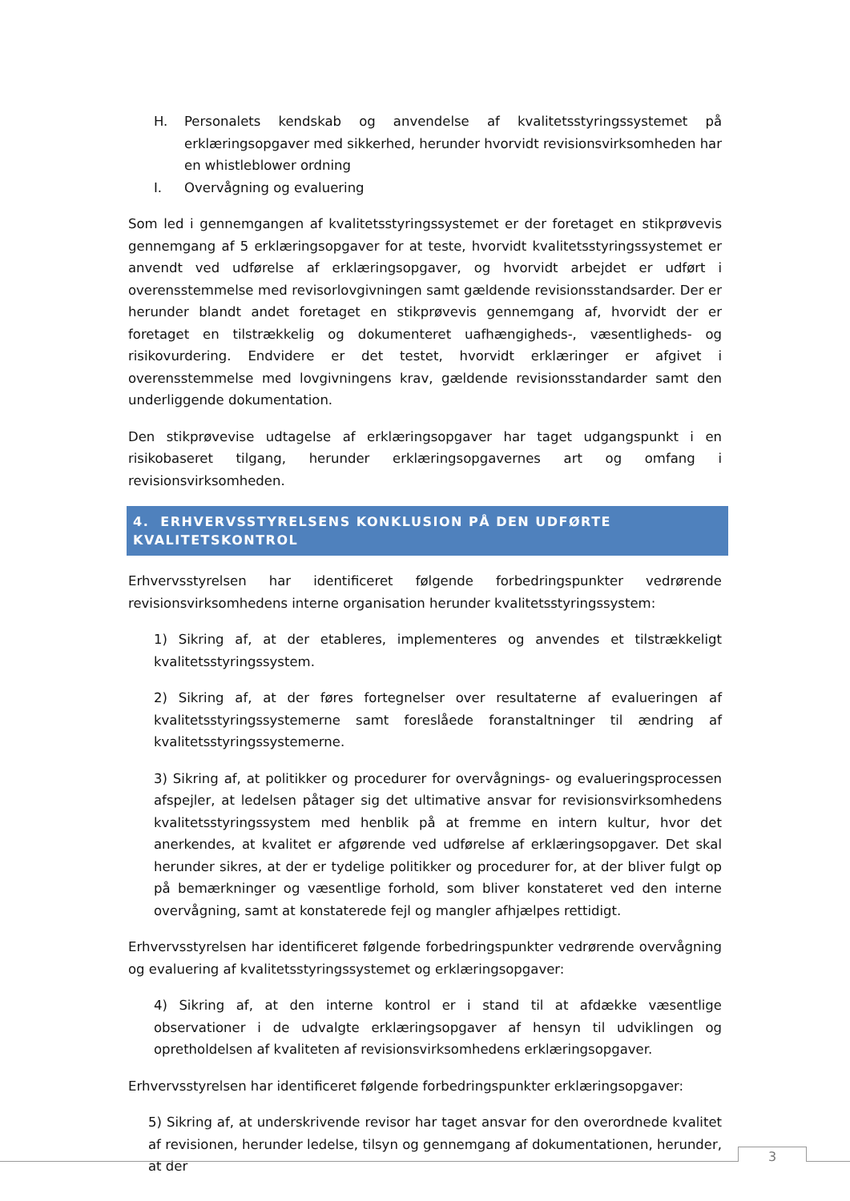H. Personalets kendskab og anvendelse af kvalitetsstyringssystemet på erklæringsopgaver med sikkerhed, herunder hvorvidt revisionsvirksomheden har en whistleblower ordning
I. Overvågning og evaluering
Som led i gennemgangen af kvalitetsstyringssystemet er der foretaget en stikprøvevis gennemgang af 5 erklæringsopgaver for at teste, hvorvidt kvalitetsstyringssystemet er anvendt ved udførelse af erklæringsopgaver, og hvorvidt arbejdet er udført i overensstemmelse med revisorlovgivningen samt gældende revisionsstandsarder. Der er herunder blandt andet foretaget en stikprøvevis gennemgang af, hvorvidt der er foretaget en tilstrækkelig og dokumenteret uafhængigheds-, væsentligheds- og risikovurdering. Endvidere er det testet, hvorvidt erklæringer er afgivet i overensstemmelse med lovgivningens krav, gældende revisionsstandarder samt den underliggende dokumentation.
Den stikprøvevise udtagelse af erklæringsopgaver har taget udgangspunkt i en risikobaseret tilgang, herunder erklæringsopgavernes art og omfang i revisionsvirksomheden.
4. ERHVERVSSTYRELSENS KONKLUSION PÅ DEN UDFØRTE KVALITETSKONTROL
Erhvervsstyrelsen har identificeret følgende forbedringspunkter vedrørende revisionsvirksomhedens interne organisation herunder kvalitetsstyringssystem:
1) Sikring af, at der etableres, implementeres og anvendes et tilstrækkeligt kvalitetsstyringssystem.
2) Sikring af, at der føres fortegnelser over resultaterne af evalueringen af kvalitetsstyringssystemerne samt foreslåede foranstaltninger til ændring af kvalitetsstyringssystemerne.
3) Sikring af, at politikker og procedurer for overvågnings- og evalueringsprocessen afspejler, at ledelsen påtager sig det ultimative ansvar for revisionsvirksomhedens kvalitetsstyringssystem med henblik på at fremme en intern kultur, hvor det anerkendes, at kvalitet er afgørende ved udførelse af erklæringsopgaver. Det skal herunder sikres, at der er tydelige politikker og procedurer for, at der bliver fulgt op på bemærkninger og væsentlige forhold, som bliver konstateret ved den interne overvågning, samt at konstaterede fejl og mangler afhjælpes rettidigt.
Erhvervsstyrelsen har identificeret følgende forbedringspunkter vedrørende overvågning og evaluering af kvalitetsstyringssystemet og erklæringsopgaver:
4) Sikring af, at den interne kontrol er i stand til at afdække væsentlige observationer i de udvalgte erklæringsopgaver af hensyn til udviklingen og opretholdelsen af kvaliteten af revisionsvirksomhedens erklæringsopgaver.
Erhvervsstyrelsen har identificeret følgende forbedringspunkter erklæringsopgaver:
5) Sikring af, at underskrivende revisor har taget ansvar for den overordnede kvalitet af revisionen, herunder ledelse, tilsyn og gennemgang af dokumentationen, herunder, at der
3